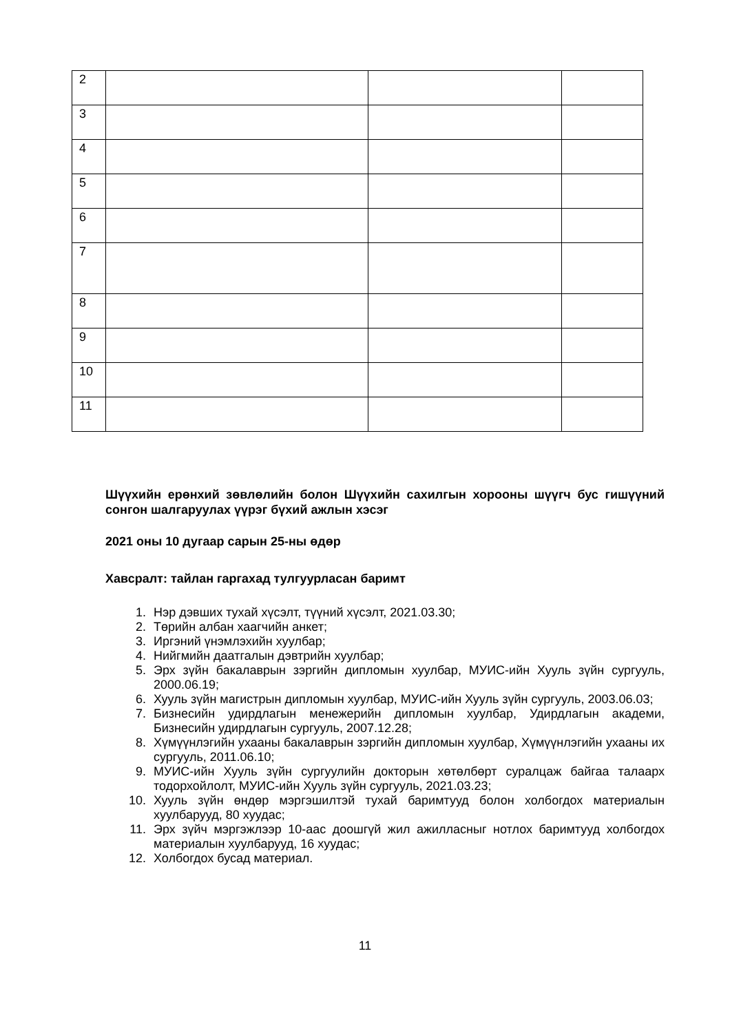| 2 | | | |
| 3 | | | |
| 4 | | | |
| 5 | | | |
| 6 | | | |
| 7 | | | |
| 8 | | | |
| 9 | | | |
| 10 | | | |
| 11 | | | |
Шүүхийн ерөнхий зөвлөлийн болон Шүүхийн сахилгын хорооны шүүгч бус гишүүний сонгон шалгаруулах үүрэг бүхий ажлын хэсэг
2021 оны 10 дугаар сарын 25-ны өдөр
Хавсралт: тайлан гаргахад тулгуурласан баримт
1. Нэр дэвших тухай хүсэлт, түүний хүсэлт, 2021.03.30;
2. Төрийн албан хаагчийн анкет;
3. Иргэний үнэмлэхийн хуулбар;
4. Нийгмийн даатгалын дэвтрийн хуулбар;
5. Эрх зүйн бакалаврын зэргийн дипломын хуулбар, МУИС-ийн Хууль зүйн сургууль, 2000.06.19;
6. Хууль зүйн магистрын дипломын хуулбар, МУИС-ийн Хууль зүйн сургууль, 2003.06.03;
7. Бизнесийн удирдлагын менежерийн дипломын хуулбар, Удирдлагын академи, Бизнесийн удирдлагын сургууль, 2007.12.28;
8. Хүмүүнлэгийн ухааны бакалаврын зэргийн дипломын хуулбар, Хүмүүнлэгийн ухааны их сургууль, 2011.06.10;
9. МУИС-ийн Хууль зүйн сургуулийн докторын хөтөлбөрт суралцаж байгаа талаарх тодорхойлолт, МУИС-ийн Хууль зүйн сургууль, 2021.03.23;
10. Хууль зүйн өндөр мэргэшилтэй тухай баримтууд болон холбогдох материалын хуулбарууд, 80 хуудас;
11. Эрх зүйч мэргэжлээр 10-аас доошгүй жил ажилласныг нотлох баримтууд холбогдох материалын хуулбарууд, 16 хуудас;
12. Холбогдох бусад материал.
11